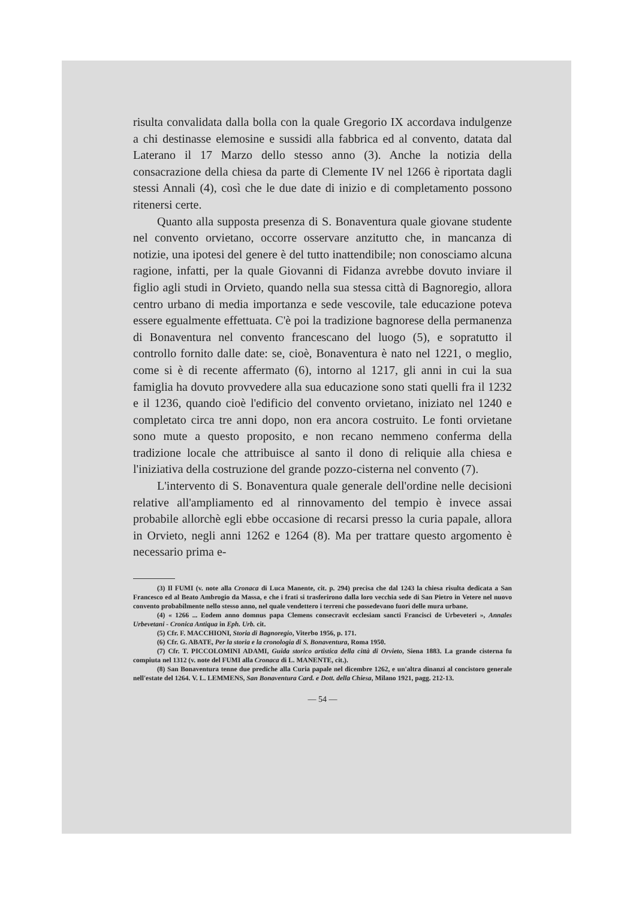risulta convalidata dalla bolla con la quale Gregorio IX accordava indulgenze a chi destinasse elemosine e sussidi alla fabbrica ed al convento, datata dal Laterano il 17 Marzo dello stesso anno (3). Anche la notizia della consacrazione della chiesa da parte di Clemente IV nel 1266 è riportata dagli stessi Annali (4), così che le due date di inizio e di completamento possono ritenersi certe.
Quanto alla supposta presenza di S. Bonaventura quale giovane studente nel convento orvietano, occorre osservare anzitutto che, in mancanza di notizie, una ipotesi del genere è del tutto inattendibile; non conosciamo alcuna ragione, infatti, per la quale Giovanni di Fidanza avrebbe dovuto inviare il figlio agli studi in Orvieto, quando nella sua stessa città di Bagnoregio, allora centro urbano di media importanza e sede vescovile, tale educazione poteva essere egualmente effettuata. C'è poi la tradizione bagnorese della permanenza di Bonaventura nel convento francescano del luogo (5), e sopratutto il controllo fornito dalle date: se, cioè, Bonaventura è nato nel 1221, o meglio, come si è di recente affermato (6), intorno al 1217, gli anni in cui la sua famiglia ha dovuto provvedere alla sua educazione sono stati quelli fra il 1232 e il 1236, quando cioè l'edificio del convento orvietano, iniziato nel 1240 e completato circa tre anni dopo, non era ancora costruito. Le fonti orvietane sono mute a questo proposito, e non recano nemmeno conferma della tradizione locale che attribuisce al santo il dono di reliquie alla chiesa e l'iniziativa della costruzione del grande pozzo-cisterna nel convento (7).
L'intervento di S. Bonaventura quale generale dell'ordine nelle decisioni relative all'ampliamento ed al rinnovamento del tempio è invece assai probabile allorchè egli ebbe occasione di recarsi presso la curia papale, allora in Orvieto, negli anni 1262 e 1264 (8). Ma per trattare questo argomento è necessario prima e-
(3) Il FUMI (v. note alla Cronaca di Luca Manente, cit. p. 294) precisa che dal 1243 la chiesa risulta dedicata a San Francesco ed al Beato Ambrogio da Massa, e che i frati si trasferirono dalla loro vecchia sede di San Pietro in Vetere nel nuovo convento probabilmente nello stesso anno, nel quale vendettero i terreni che possedevano fuori delle mura urbane.
(4) « 1266 ... Eodem anno domnus papa Clemens consecravit ecclesiam sancti Francisci de Urbeveteri », Annales Urbevetani - Cronica Antiqua in Eph. Urb. cit.
(5) Cfr. F. MACCHIONI, Storia di Bagnoregio, Viterbo 1956, p. 171.
(6) Cfr. G. ABATE, Per la storia e la cronologia di S. Bonaventura, Roma 1950.
(7) Cfr. T. PICCOLOMINI ADAMI, Guida storico artistica della città di Orvieto, Siena 1883. La grande cisterna fu compiuta nel 1312 (v. note del FUMI alla Cronaca di L. MANENTE, cit.).
(8) San Bonaventura tenne due prediche alla Curia papale nel dicembre 1262, e un'altra dinanzi al concistoro generale nell'estate del 1264. V. L. LEMMENS, San Bonaventura Card. e Dott. della Chiesa, Milano 1921, pagg. 212-13.
— 54 —